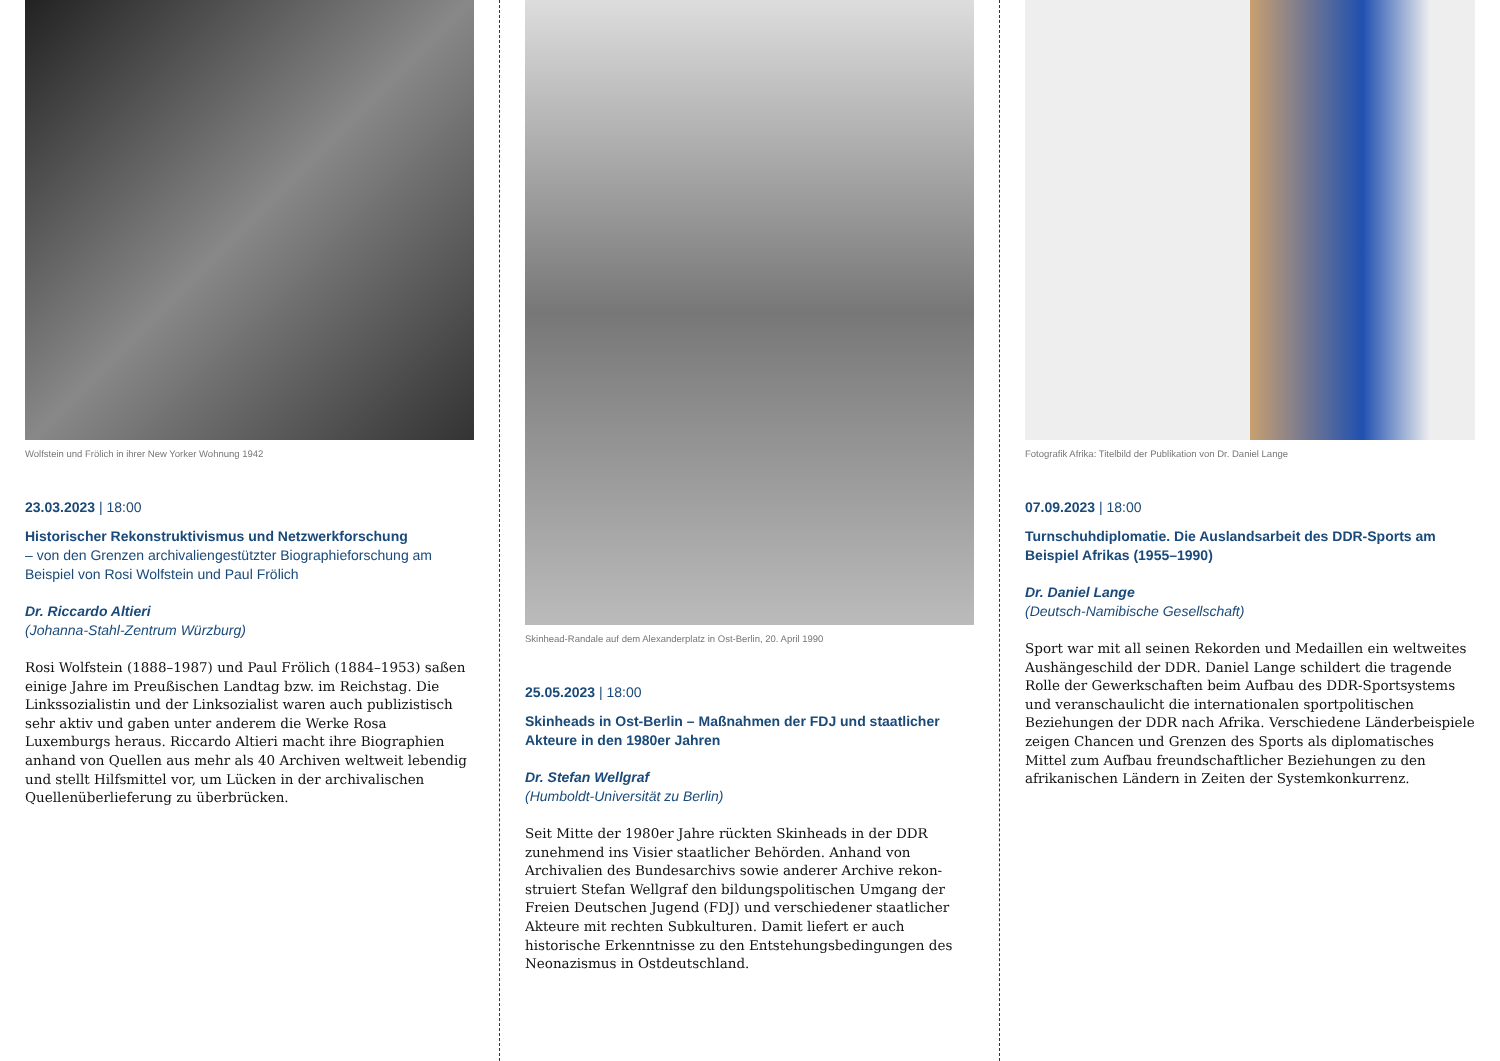Wolfstein und Frölich in ihrer New Yorker Wohnung 1942
23.03.2023 | 18:00
Historischer Rekonstruktivismus und Netzwerkforschung
– von den Grenzen archivaliengestützter Biographieforschung am Beispiel von Rosi Wolfstein und Paul Frölich
Dr. Riccardo Altieri
(Johanna-Stahl-Zentrum Würzburg)
Rosi Wolfstein (1888–1987) und Paul Frölich (1884–1953) saßen einige Jahre im Preußischen Landtag bzw. im Reichstag. Die Linkssozialistin und der Linksozialist waren auch publizistisch sehr aktiv und gaben unter anderem die Werke Rosa Luxemburgs heraus. Riccardo Altieri macht ihre Biographien anhand von Quellen aus mehr als 40 Archiven weltweit lebendig und stellt Hilfsmittel vor, um Lücken in der archivalischen Quellen­überlieferung zu überbrücken.
Skinhead-Randale auf dem Alexanderplatz in Ost-Berlin, 20. April 1990
25.05.2023 | 18:00
Skinheads in Ost-Berlin – Maßnahmen der FDJ und staatlicher Akteure in den 1980er Jahren
Dr. Stefan Wellgraf
(Humboldt-Universität zu Berlin)
Seit Mitte der 1980er Jahre rückten Skinheads in der DDR zunehmend ins Visier staatlicher Behörden. Anhand von Archivalien des Bundesarchivs sowie anderer Archive rekon­struiert Stefan Wellgraf den bildungspolitischen Umgang der Freien Deutschen Jugend (FDJ) und verschiedener staatlicher Akteure mit rechten Subkulturen. Damit liefert er auch historische Erkenntnisse zu den Entstehungsbedingungen des Neonazismus in Ostdeutschland.
Fotografik Afrika: Titelbild der Publikation von Dr. Daniel Lange
07.09.2023 | 18:00
Turnschuhdiplomatie. Die Auslandsarbeit des DDR-Sports am Beispiel Afrikas (1955–1990)
Dr. Daniel Lange
(Deutsch-Namibische Gesellschaft)
Sport war mit all seinen Rekorden und Medaillen ein welt­weites Aushängeschild der DDR. Daniel Lange schildert die tragende Rolle der Gewerkschaften beim Aufbau des DDR-Sportsystems und veranschaulicht die internationalen sportpolitischen Beziehungen der DDR nach Afrika. Verschiedene Länderbeispiele zeigen Chancen und Grenzen des Sports als diplomatisches Mittel zum Aufbau freund­schaftlicher Beziehungen zu den afrikanischen Ländern in Zeiten der Systemkonkurrenz.